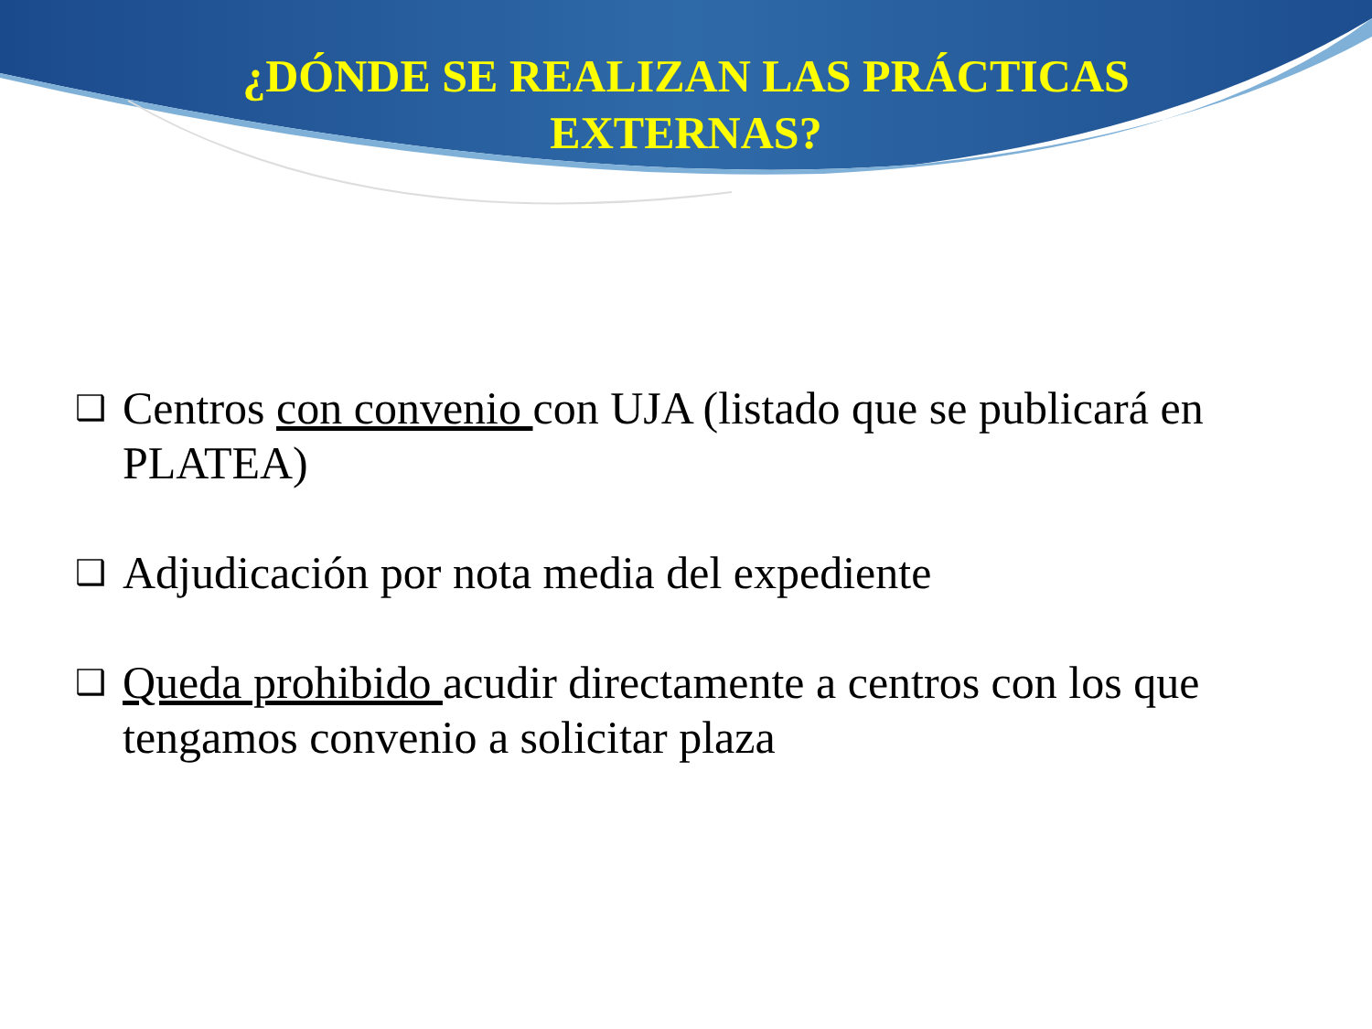¿DÓNDE SE REALIZAN LAS PRÁCTICAS
EXTERNAS?
❑ Centros con convenio con UJA (listado que se publicará en PLATEA)
❑ Adjudicación por nota media del expediente
❑ Queda prohibido acudir directamente a centros con los que tengamos convenio a solicitar plaza